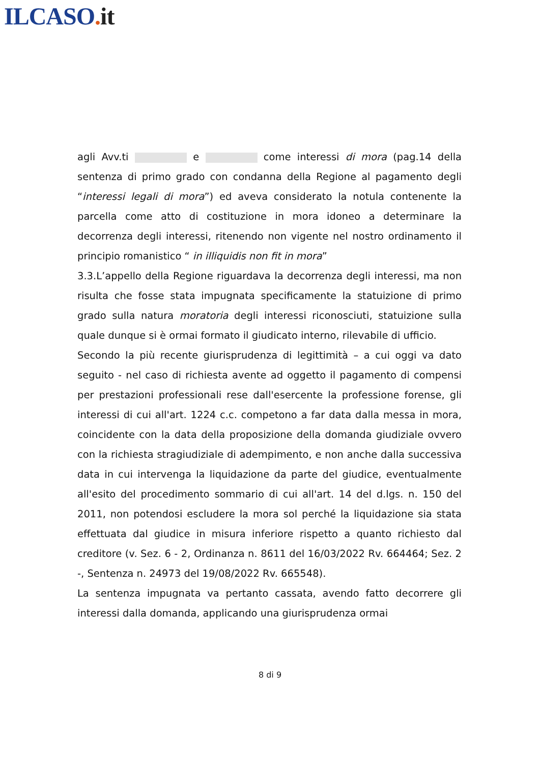ILCASO. it
agli Avv.ti e come interessi di mora (pag.14 della sentenza di primo grado con condanna della Regione al pagamento degli “interessi legali di mora”) ed aveva considerato la notula contenente la parcella come atto di costituzione in mora idoneo a determinare la decorrenza degli interessi, ritenendo non vigente nel nostro ordinamento il principio romanistico “ in illiquidis non fit in mora”
3.3.L’appello della Regione riguardava la decorrenza degli interessi, ma non risulta che fosse stata impugnata specificamente la statuizione di primo grado sulla natura moratoria degli interessi riconosciuti, statuizione sulla quale dunque si è ormai formato il giudicato interno, rilevabile di ufficio.
Secondo la più recente giurisprudenza di legittimità – a cui oggi va dato seguito - nel caso di richiesta avente ad oggetto il pagamento di compensi per prestazioni professionali rese dall'esercente la professione forense, gli interessi di cui all'art. 1224 c.c. competono a far data dalla messa in mora, coincidente con la data della proposizione della domanda giudiziale ovvero con la richiesta stragiudiziale di adempimento, e non anche dalla successiva data in cui intervenga la liquidazione da parte del giudice, eventualmente all'esito del procedimento sommario di cui all'art. 14 del d.lgs. n. 150 del 2011, non potendosi escludere la mora sol perché la liquidazione sia stata effettuata dal giudice in misura inferiore rispetto a quanto richiesto dal creditore (v. Sez. 6 - 2, Ordinanza n. 8611 del 16/03/2022 Rv. 664464; Sez. 2 -, Sentenza n. 24973 del 19/08/2022 Rv. 665548).
La sentenza impugnata va pertanto cassata, avendo fatto decorrere gli interessi dalla domanda, applicando una giurisprudenza ormai
8 di 9